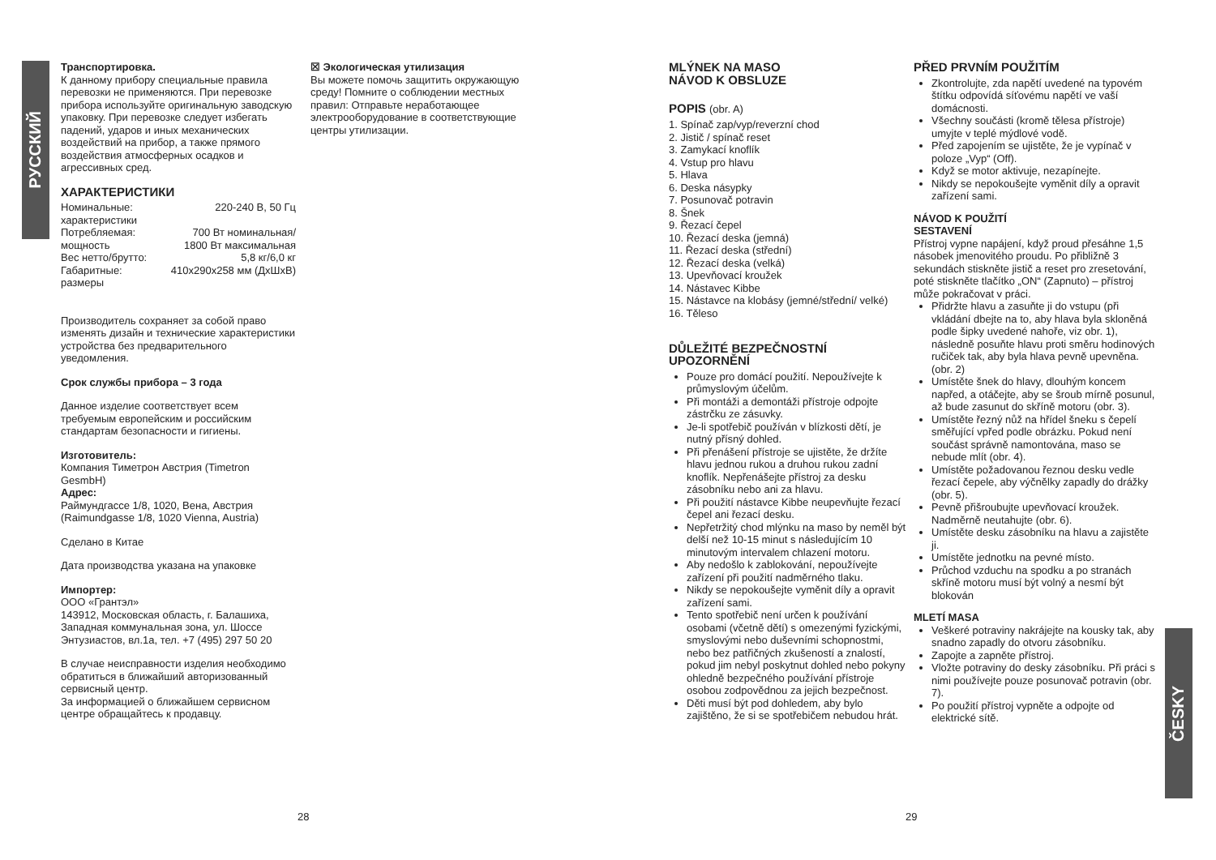РУССКИЙ
ČESKY
Транспортировка.
К данному прибору специальные правила перевозки не применяются. При перевозке прибора используйте оригинальную заводскую упаковку. При перевозке следует избегать падений, ударов и иных механических воздействий на прибор, а также прямого воздействия атмосферных осадков и агрессивных сред.
ХАРАКТЕРИСТИКИ
| Номинальные: характеристики | 220-240 В, 50 Гц |
| Потребляемая: мощность | 700 Вт номинальная/ 1800 Вт максимальная |
| Вес нетто/брутто: | 5,8 кг/6,0 кг |
| Габаритные: размеры | 410x290x258 мм (ДхШхВ) |
Производитель сохраняет за собой право изменять дизайн и технические характеристики устройства без предварительного уведомления.
Срок службы прибора – 3 года
Данное изделие соответствует всем требуемым европейским и российским стандартам безопасности и гигиены.
Изготовитель:
Компания Тиметрон Австрия (Timetron GesmbH)
Адрес:
Раймундгассе 1/8, 1020, Вена, Австрия (Raimundgasse 1/8, 1020 Vienna, Austria)
Сделано в Китае
Дата производства указана на упаковке
Импортер:
ООО «Грантэл»
143912, Московская область, г. Балашиха, Западная коммунальная зона, ул. Шоссе Энтузиастов, вл.1а, тел. +7 (495) 297 50 20
В случае неисправности изделия необходимо обратиться в ближайший авторизованный сервисный центр.
За информацией о ближайшем сервисном центре обращайтесь к продавцу.
☒ Экологическая утилизация
Вы можете помочь защитить окружающую среду! Помните о соблюдении местных правил: Отправьте неработающее электрооборудование в соответствующие центры утилизации.
MLÝNEK NA MASO
NÁVOD K OBSLUZE
POPIS (obr. A)
1. Spínač zap/vyp/reverzní chod
2. Jistič / spínač reset
3. Zamykací knoflík
4. Vstup pro hlavu
5. Hlava
6. Deska násypky
7. Posunovač potravin
8. Šnek
9. Řezací čepel
10. Řezací deska (jemná)
11. Řezací deska (střední)
12. Řezací deska (velká)
13. Upevňovací kroužek
14. Nástavec Kibbe
15. Nástavce na klobásy (jemné/střední/ velké)
16. Těleso
DŮLEŽITÉ BEZPEČNOSTNÍ UPOZORNĚNÍ
Pouze pro domácí použití. Nepoužívejte k průmyslovým účelům.
Při montáži a demontáži přístroje odpojte zástrčku ze zásuvky.
Je-li spotřebič používán v blízkosti dětí, je nutný přísný dohled.
Při přenášení přístroje se ujistěte, že držíte hlavu jednou rukou a druhou rukou zadní knoflík. Nepřenášejte přístroj za desku zásobníku nebo ani za hlavu.
Při použití nástavce Kibbe neupevňujte řezací čepel ani řezací desku.
Nepřetržitý chod mlýnku na maso by neměl být delší než 10-15 minut s následujícím 10 minutovým intervalem chlazení motoru.
Aby nedošlo k zablokování, nepoužívejte zařízení při použití nadměrného tlaku.
Nikdy se nepokoušejte vyměnit díly a opravit zařízení sami.
Tento spotřebič není určen k používání osobami (včetně dětí) s omezenými fyzickými, smyslovými nebo duševními schopnostmi, nebo bez patřičných zkušeností a znalostí, pokud jim nebyl poskytnut dohled nebo pokyny ohledně bezpečného používání přístroje osobou zodpovědnou za jejich bezpečnost.
Děti musí být pod dohledem, aby bylo zajištěno, že si se spotřebičem nebudou hrát.
PŘED PRVNÍM POUŽITÍM
Zkontrolujte, zda napětí uvedené na typovém štítku odpovídá síťovému napětí ve vaší domácnosti.
Všechny součásti (kromě tělesa přístroje) umyjte v teplé mýdlové vodě.
Před zapojením se ujistěte, že je vypínač v poloze „Vyp“ (Off).
Když se motor aktivuje, nezapínejte.
Nikdy se nepokoušejte vyměnit díly a opravit zařízení sami.
NÁVOD K POUŽITÍ
SESTAVENÍ
Přístroj vypne napájení, když proud přesáhne 1,5 násobek jmenovitého proudu. Po přibližně 3 sekundách stiskněte jistič a reset pro zresetování, poté stiskněte tlačítko „ON“ (Zapnuto) – přístroj může pokračovat v práci.
Přidržte hlavu a zasuňte ji do vstupu (při vkládání dbejte na to, aby hlava byla skloněná podle šipky uvedené nahoře, viz obr. 1), následně posuňte hlavu proti směru hodinových ručiček tak, aby byla hlava pevně upevněna. (obr. 2)
Umístěte šnek do hlavy, dlouhým koncem napřed, a otáčejte, aby se šroub mírně posunul, až bude zasunut do skříně motoru (obr. 3).
Umístěte řezný nůž na hřídel šneku s čepelí směřující vpřed podle obrázku. Pokud není součást správně namontována, maso se nebude mlít (obr. 4).
Umístěte požadovanou řeznou desku vedle řezací čepele, aby výčnělky zapadly do drážky (obr. 5).
Pevně přišroubujte upevňovací kroužek. Nadměrně neutahujte (obr. 6).
Umístěte desku zásobníku na hlavu a zajistěte ji.
Umístěte jednotku na pevné místo.
Průchod vzduchu na spodku a po stranách skříně motoru musí být volný a nesmí být blokován
MLETÍ MASA
Veškeré potraviny nakrájejte na kousky tak, aby snadno zapadly do otvoru zásobníku.
Zapojte a zapněte přístroj.
Vložte potraviny do desky zásobníku. Při práci s nimi používejte pouze posunovač potravin (obr. 7).
Po použití přístroj vypněte a odpojte od elektrické sítě.
28 29